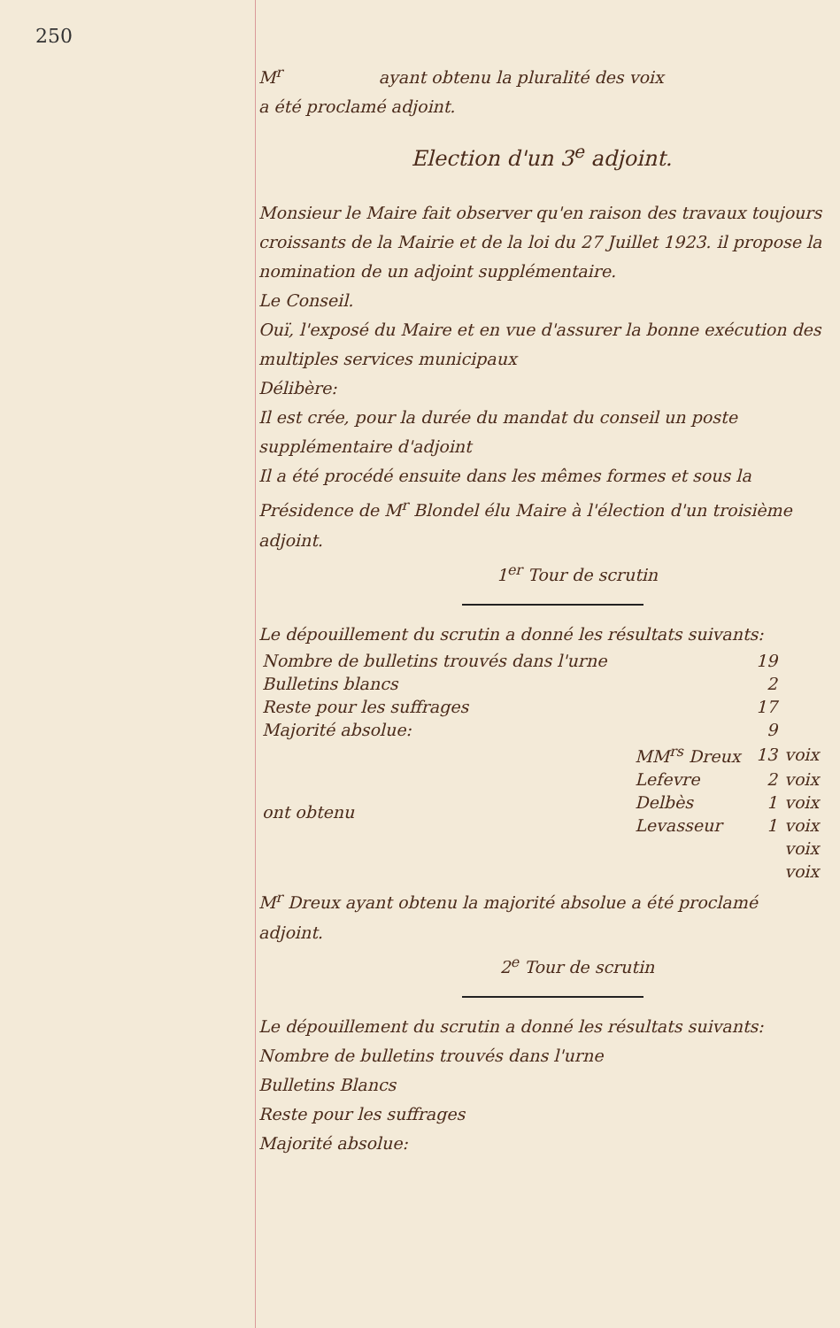250
M<sup>r</sup> ayant obtenu la pluralité des voix
a été proclamé adjoint.
Election d'un 3<sup>e</sup> adjoint.
Monsieur le Maire fait observer qu'en raison des travaux toujours croissants de la Mairie et de la loi du 27 Juillet 1923. il propose la nomination de un adjoint supplémentaire.
Le Conseil.
Ouï, l'exposé du Maire et en vue d'assurer la bonne exécution des multiples services municipaux
Délibère:
Il est crée, pour la durée du mandat du conseil un poste supplémentaire d'adjoint
Il a été procédé ensuite dans les mêmes formes et sous la Présidence de M<sup>r</sup> Blondel élu Maire à l'élection d'un troisième adjoint.
1<sup>er</sup> Tour de scrutin
Le dépouillement du scrutin a donné les résultats suivants:
| Nombre de bulletins trouvés dans l'urne | | 19 | |
| Bulletins blancs | | 2 | |
| Reste pour les suffrages | | 17 | |
| Majorité absolue: | | 9 | |
| ont obtenu | MM<sup>rs</sup> Dreux | 13 | voix |
| | Lefevre | 2 | voix |
| | Delbès | 1 | voix |
| | Levasseur | 1 | voix |
| | | | voix |
| | | | voix |
M<sup>r</sup> Dreux ayant obtenu la majorité absolue a été proclamé adjoint.
2<sup>e</sup> Tour de scrutin
Le dépouillement du scrutin a donné les résultats suivants:
Nombre de bulletins trouvés dans l'urne
Bulletins Blancs
Reste pour les suffrages
Majorité absolue: